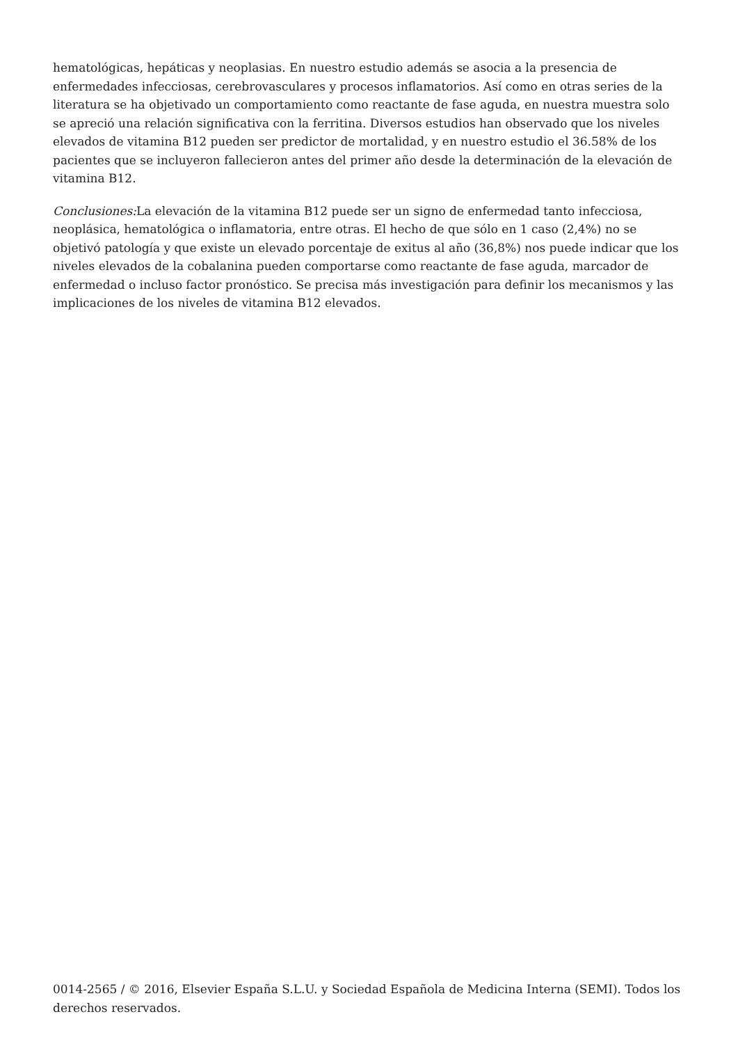hematológicas, hepáticas y neoplasias. En nuestro estudio además se asocia a la presencia de enfermedades infecciosas, cerebrovasculares y procesos inflamatorios. Así como en otras series de la literatura se ha objetivado un comportamiento como reactante de fase aguda, en nuestra muestra solo se apreció una relación significativa con la ferritina. Diversos estudios han observado que los niveles elevados de vitamina B12 pueden ser predictor de mortalidad, y en nuestro estudio el 36.58% de los pacientes que se incluyeron fallecieron antes del primer año desde la determinación de la elevación de vitamina B12.
Conclusiones: La elevación de la vitamina B12 puede ser un signo de enfermedad tanto infecciosa, neoplásica, hematológica o inflamatoria, entre otras. El hecho de que sólo en 1 caso (2,4%) no se objetivó patología y que existe un elevado porcentaje de exitus al año (36,8%) nos puede indicar que los niveles elevados de la cobalanina pueden comportarse como reactante de fase aguda, marcador de enfermedad o incluso factor pronóstico. Se precisa más investigación para definir los mecanismos y las implicaciones de los niveles de vitamina B12 elevados.
0014-2565 / © 2016, Elsevier España S.L.U. y Sociedad Española de Medicina Interna (SEMI). Todos los derechos reservados.